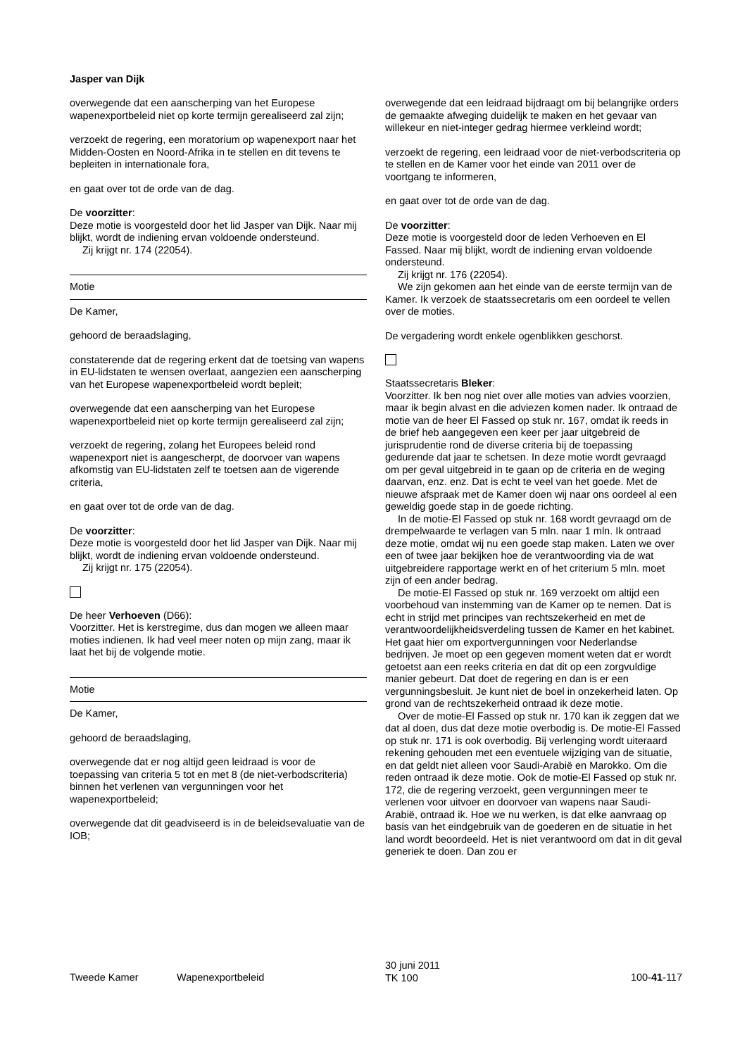Jasper van Dijk
overwegende dat een aanscherping van het Europese wapenexportbeleid niet op korte termijn gerealiseerd zal zijn;
verzoekt de regering, een moratorium op wapenexport naar het Midden-Oosten en Noord-Afrika in te stellen en dit tevens te bepleiten in internationale fora,
en gaat over tot de orde van de dag.
De voorzitter:
Deze motie is voorgesteld door het lid Jasper van Dijk. Naar mij blijkt, wordt de indiening ervan voldoende ondersteund.
Zij krijgt nr. 174 (22054).
Motie
De Kamer,
gehoord de beraadslaging,
constaterende dat de regering erkent dat de toetsing van wapens in EU-lidstaten te wensen overlaat, aangezien een aanscherping van het Europese wapenexportbeleid wordt bepleit;
overwegende dat een aanscherping van het Europese wapenexportbeleid niet op korte termijn gerealiseerd zal zijn;
verzoekt de regering, zolang het Europees beleid rond wapenexport niet is aangescherpt, de doorvoer van wapens afkomstig van EU-lidstaten zelf te toetsen aan de vigerende criteria,
en gaat over tot de orde van de dag.
De voorzitter:
Deze motie is voorgesteld door het lid Jasper van Dijk. Naar mij blijkt, wordt de indiening ervan voldoende ondersteund.
Zij krijgt nr. 175 (22054).
De heer Verhoeven (D66):
Voorzitter. Het is kerstregime, dus dan mogen we alleen maar moties indienen. Ik had veel meer noten op mijn zang, maar ik laat het bij de volgende motie.
Motie
De Kamer,
gehoord de beraadslaging,
overwegende dat er nog altijd geen leidraad is voor de toepassing van criteria 5 tot en met 8 (de niet-verbodscriteria) binnen het verlenen van vergunningen voor het wapenexportbeleid;
overwegende dat dit geadviseerd is in de beleidsevaluatie van de IOB;
overwegende dat een leidraad bijdraagt om bij belangrijke orders de gemaakte afweging duidelijk te maken en het gevaar van willekeur en niet-integer gedrag hiermee verkleind wordt;
verzoekt de regering, een leidraad voor de niet-verbodscriteria op te stellen en de Kamer voor het einde van 2011 over de voortgang te informeren,
en gaat over tot de orde van de dag.
De voorzitter:
Deze motie is voorgesteld door de leden Verhoeven en El Fassed. Naar mij blijkt, wordt de indiening ervan voldoende ondersteund.
Zij krijgt nr. 176 (22054).
We zijn gekomen aan het einde van de eerste termijn van de Kamer. Ik verzoek de staatssecretaris om een oordeel te vellen over de moties.
De vergadering wordt enkele ogenblikken geschorst.
Staatssecretaris Bleker:
Voorzitter. Ik ben nog niet over alle moties van advies voorzien, maar ik begin alvast en die adviezen komen nader. Ik ontraad de motie van de heer El Fassed op stuk nr. 167, omdat ik reeds in de brief heb aangegeven een keer per jaar uitgebreid de jurisprudentie rond de diverse criteria bij de toepassing gedurende dat jaar te schetsen. In deze motie wordt gevraagd om per geval uitgebreid in te gaan op de criteria en de weging daarvan, enz. enz. Dat is echt te veel van het goede. Met de nieuwe afspraak met de Kamer doen wij naar ons oordeel al een geweldig goede stap in de goede richting.
In de motie-El Fassed op stuk nr. 168 wordt gevraagd om de drempelwaarde te verlagen van 5 mln. naar 1 mln. Ik ontraad deze motie, omdat wij nu een goede stap maken. Laten we over een of twee jaar bekijken hoe de verantwoording via de wat uitgebreidere rapportage werkt en of het criterium 5 mln. moet zijn of een ander bedrag.
De motie-El Fassed op stuk nr. 169 verzoekt om altijd een voorbehoud van instemming van de Kamer op te nemen. Dat is echt in strijd met principes van rechtszekerheid en met de verantwoordelijkheidsverdeling tussen de Kamer en het kabinet. Het gaat hier om exportvergunningen voor Nederlandse bedrijven. Je moet op een gegeven moment weten dat er wordt getoetst aan een reeks criteria en dat dit op een zorgvuldige manier gebeurt. Dat doet de regering en dan is er een vergunningsbesluit. Je kunt niet de boel in onzekerheid laten. Op grond van de rechtszekerheid ontraad ik deze motie.
Over de motie-El Fassed op stuk nr. 170 kan ik zeggen dat we dat al doen, dus dat deze motie overbodig is. De motie-El Fassed op stuk nr. 171 is ook overbodig. Bij verlenging wordt uiteraard rekening gehouden met een eventuele wijziging van de situatie, en dat geldt niet alleen voor Saudi-Arabië en Marokko. Om die reden ontraad ik deze motie. Ook de motie-El Fassed op stuk nr. 172, die de regering verzoekt, geen vergunningen meer te verlenen voor uitvoer en doorvoer van wapens naar Saudi-Arabië, ontraad ik. Hoe we nu werken, is dat elke aanvraag op basis van het eindgebruik van de goederen en de situatie in het land wordt beoordeeld. Het is niet verantwoord om dat in dit geval generiek te doen. Dan zou er
Tweede Kamer Wapenexportbeleid
30 juni 2011
TK 100
100-41-117